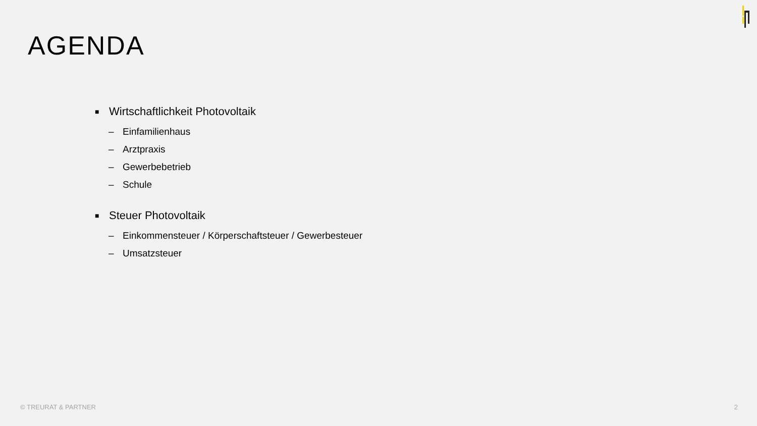AGENDA
■ Wirtschaftlichkeit Photovoltaik
– Einfamilienhaus
– Arztpraxis
– Gewerbebetrieb
– Schule
■ Steuer Photovoltaik
– Einkommensteuer / Körperschaftsteuer / Gewerbesteuer
– Umsatzsteuer
© TREURAT & PARTNER 2